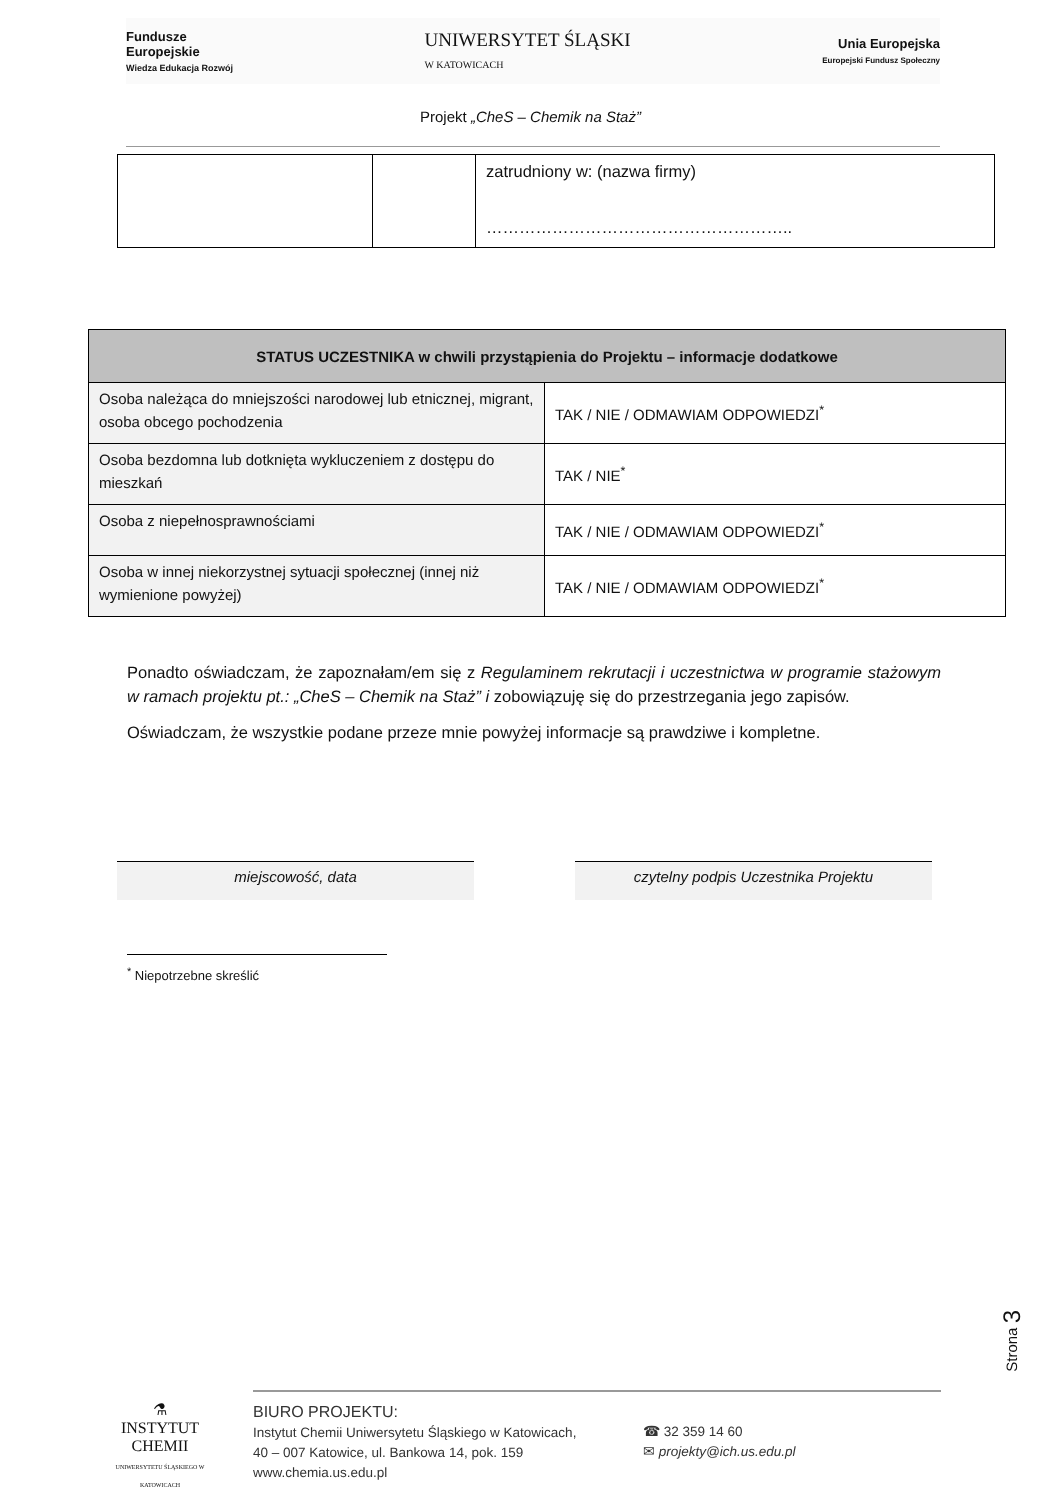Fundusze
Europejskie
Wiedza Edukacja Rozwój
UNIWERSYTET ŚLĄSKI
W KATOWICACH
Unia Europejska
Europejski Fundusz Społeczny
Projekt „CheS – Chemik na Staż”
| | | zatrudniony w: (nazwa firmy) ……………………………………………….. |
| STATUS UCZESTNIKA w chwili przystąpienia do Projektu – informacje dodatkowe | |
| --- | --- |
| Osoba należąca do mniejszości narodowej lub etnicznej, migrant, osoba obcego pochodzenia | TAK / NIE / ODMAWIAM ODPOWIEDZI<sup>*</sup> |
| Osoba bezdomna lub dotknięta wykluczeniem z dostępu do mieszkań | TAK / NIE<sup>*</sup> |
| Osoba z niepełnosprawnościami | TAK / NIE / ODMAWIAM ODPOWIEDZI<sup>*</sup> |
| Osoba w innej niekorzystnej sytuacji społecznej (innej niż wymienione powyżej) | TAK / NIE / ODMAWIAM ODPOWIEDZI<sup>*</sup> |
Ponadto oświadczam, że zapoznałam/em się z Regulaminem rekrutacji i uczestnictwa w programie stażowym w ramach projektu pt.: „CheS – Chemik na Staż” i zobowiązuję się do przestrzegania jego zapisów.
Oświadczam, że wszystkie podane przeze mnie powyżej informacje są prawdziwe i kompletne.
miejscowość, data czytelny podpis Uczestnika Projektu
<sup>*</sup> Niepotrzebne skreślić
Strona 3
⚗
INSTYTUT CHEMII
UNIWERSYTETU ŚLĄSKIEGO W KATOWICACH
BIURO PROJEKTU:
Instytut Chemii Uniwersytetu Śląskiego w Katowicach,
40 – 007 Katowice, ul. Bankowa 14, pok. 159
www.chemia.us.edu.pl
☎ 32 359 14 60
✉ projekty@ich.us.edu.pl